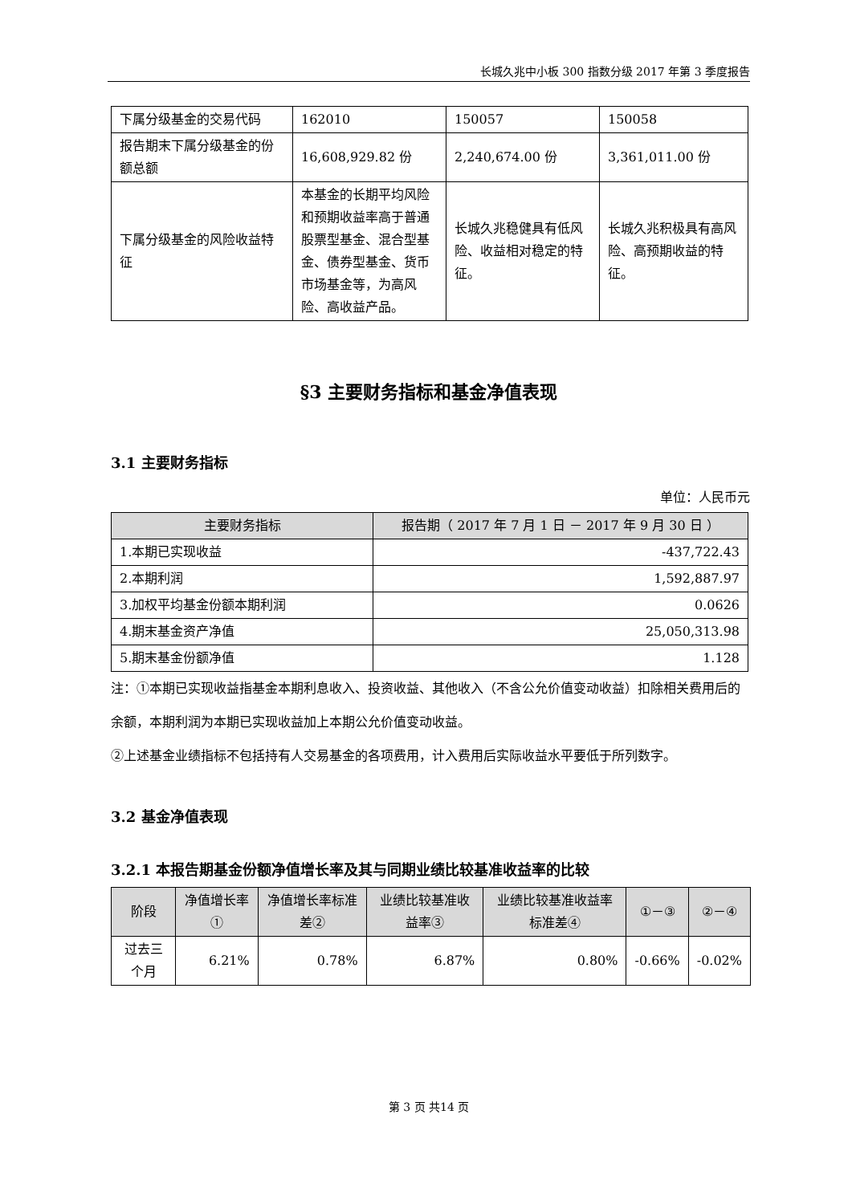长城久兆中小板 300 指数分级 2017 年第 3 季度报告
| 下属分级基金的交易代码 | 162010 | 150057 | 150058 |
| 报告期末下属分级基金的份额总额 | 16,608,929.82 份 | 2,240,674.00 份 | 3,361,011.00 份 |
| 下属分级基金的风险收益特征 | 本基金的长期平均风险和预期收益率高于普通股票型基金、混合型基金、债券型基金、货币市场基金等，为高风险、高收益产品。 | 长城久兆稳健具有低风险、收益相对稳定的特征。 | 长城久兆积极具有高风险、高预期收益的特征。 |
§3 主要财务指标和基金净值表现
3.1 主要财务指标
单位：人民币元
| 主要财务指标 | 报告期（ 2017 年 7 月 1 日 － 2017 年 9 月 30 日 ） |
| --- | --- |
| 1.本期已实现收益 | -437,722.43 |
| 2.本期利润 | 1,592,887.97 |
| 3.加权平均基金份额本期利润 | 0.0626 |
| 4.期末基金资产净值 | 25,050,313.98 |
| 5.期末基金份额净值 | 1.128 |
注：①本期已实现收益指基金本期利息收入、投资收益、其他收入（不含公允价值变动收益）扣除相关费用后的余额，本期利润为本期已实现收益加上本期公允价值变动收益。
②上述基金业绩指标不包括持有人交易基金的各项费用，计入费用后实际收益水平要低于所列数字。
3.2 基金净值表现
3.2.1 本报告期基金份额净值增长率及其与同期业绩比较基准收益率的比较
| 阶段 | 净值增长率① | 净值增长率标准差② | 业绩比较基准收益率③ | 业绩比较基准收益率标准差④ | ①－③ | ②－④ |
| --- | --- | --- | --- | --- | --- | --- |
| 过去三个月 | 6.21% | 0.78% | 6.87% | 0.80% | -0.66% | -0.02% |
第 3 页 共14 页